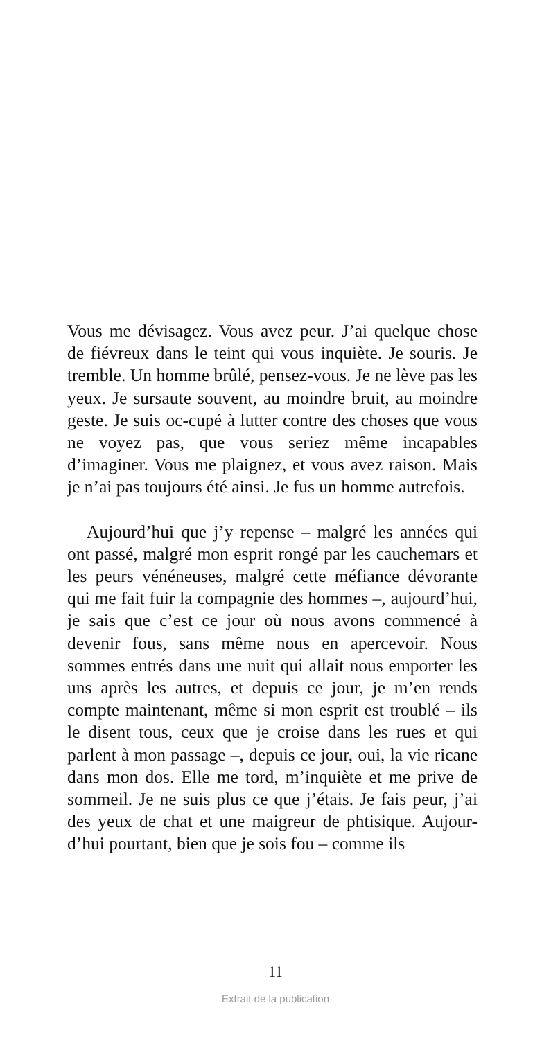Vous me dévisagez. Vous avez peur. J’ai quelque chose de fiévreux dans le teint qui vous inquiète. Je souris. Je tremble. Un homme brûlé, pensez-vous. Je ne lève pas les yeux. Je sursaute souvent, au moindre bruit, au moindre geste. Je suis oc-cupé à lutter contre des choses que vous ne voyez pas, que vous seriez même incapables d’imaginer. Vous me plaignez, et vous avez raison. Mais je n’ai pas toujours été ainsi. Je fus un homme autrefois.
Aujourd’hui que j’y repense – malgré les années qui ont passé, malgré mon esprit rongé par les cauchemars et les peurs vénéneuses, malgré cette méfiance dévorante qui me fait fuir la compagnie des hommes –, aujourd’hui, je sais que c’est ce jour où nous avons commencé à devenir fous, sans même nous en apercevoir. Nous sommes entrés dans une nuit qui allait nous emporter les uns après les autres, et depuis ce jour, je m’en rends compte maintenant, même si mon esprit est troublé – ils le disent tous, ceux que je croise dans les rues et qui parlent à mon passage –, depuis ce jour, oui, la vie ricane dans mon dos. Elle me tord, m’inquiète et me prive de sommeil. Je ne suis plus ce que j’étais. Je fais peur, j’ai des yeux de chat et une maigreur de phtisique. Aujour-d’hui pourtant, bien que je sois fou – comme ils
11
Extrait de la publication